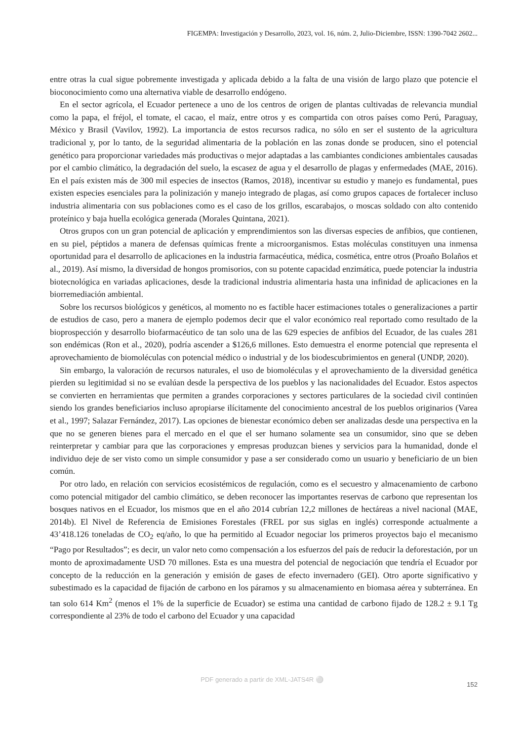FIGEMPA: Investigación y Desarrollo, 2023, vol. 16, núm. 2, Julio-Diciembre, ISSN: 1390-7042 2602...
entre otras la cual sigue pobremente investigada y aplicada debido a la falta de una visión de largo plazo que potencie el bioconocimiento como una alternativa viable de desarrollo endógeno.
En el sector agrícola, el Ecuador pertenece a uno de los centros de origen de plantas cultivadas de relevancia mundial como la papa, el fréjol, el tomate, el cacao, el maíz, entre otros y es compartida con otros países como Perú, Paraguay, México y Brasil (Vavilov, 1992). La importancia de estos recursos radica, no sólo en ser el sustento de la agricultura tradicional y, por lo tanto, de la seguridad alimentaria de la población en las zonas donde se producen, sino el potencial genético para proporcionar variedades más productivas o mejor adaptadas a las cambiantes condiciones ambientales causadas por el cambio climático, la degradación del suelo, la escasez de agua y el desarrollo de plagas y enfermedades (MAE, 2016). En el país existen más de 300 mil especies de insectos (Ramos, 2018), incentivar su estudio y manejo es fundamental, pues existen especies esenciales para la polinización y manejo integrado de plagas, así como grupos capaces de fortalecer incluso industria alimentaria con sus poblaciones como es el caso de los grillos, escarabajos, o moscas soldado con alto contenido proteínico y baja huella ecológica generada (Morales Quintana, 2021).
Otros grupos con un gran potencial de aplicación y emprendimientos son las diversas especies de anfibios, que contienen, en su piel, péptidos a manera de defensas químicas frente a microorganismos. Estas moléculas constituyen una inmensa oportunidad para el desarrollo de aplicaciones en la industria farmacéutica, médica, cosmética, entre otros (Proaño Bolaños et al., 2019). Así mismo, la diversidad de hongos promisorios, con su potente capacidad enzimática, puede potenciar la industria biotecnológica en variadas aplicaciones, desde la tradicional industria alimentaria hasta una infinidad de aplicaciones en la biorremediación ambiental.
Sobre los recursos biológicos y genéticos, al momento no es factible hacer estimaciones totales o generalizaciones a partir de estudios de caso, pero a manera de ejemplo podemos decir que el valor económico real reportado como resultado de la bioprospección y desarrollo biofarmacéutico de tan solo una de las 629 especies de anfibios del Ecuador, de las cuales 281 son endémicas (Ron et al., 2020), podría ascender a $126,6 millones. Esto demuestra el enorme potencial que representa el aprovechamiento de biomoléculas con potencial médico o industrial y de los biodescubrimientos en general (UNDP, 2020).
Sin embargo, la valoración de recursos naturales, el uso de biomoléculas y el aprovechamiento de la diversidad genética pierden su legitimidad si no se evalúan desde la perspectiva de los pueblos y las nacionalidades del Ecuador. Estos aspectos se convierten en herramientas que permiten a grandes corporaciones y sectores particulares de la sociedad civil continúen siendo los grandes beneficiarios incluso apropiarse ilícitamente del conocimiento ancestral de los pueblos originarios (Varea et al., 1997; Salazar Fernández, 2017). Las opciones de bienestar económico deben ser analizadas desde una perspectiva en la que no se generen bienes para el mercado en el que el ser humano solamente sea un consumidor, sino que se deben reinterpretar y cambiar para que las corporaciones y empresas produzcan bienes y servicios para la humanidad, donde el individuo deje de ser visto como un simple consumidor y pase a ser considerado como un usuario y beneficiario de un bien común.
Por otro lado, en relación con servicios ecosistémicos de regulación, como es el secuestro y almacenamiento de carbono como potencial mitigador del cambio climático, se deben reconocer las importantes reservas de carbono que representan los bosques nativos en el Ecuador, los mismos que en el año 2014 cubrían 12,2 millones de hectáreas a nivel nacional (MAE, 2014b). El Nivel de Referencia de Emisiones Forestales (FREL por sus siglas en inglés) corresponde actualmente a 43’418.126 toneladas de CO<sub>2</sub> eq/año, lo que ha permitido al Ecuador negociar los primeros proyectos bajo el mecanismo “Pago por Resultados”; es decir, un valor neto como compensación a los esfuerzos del país de reducir la deforestación, por un monto de aproximadamente USD 70 millones. Esta es una muestra del potencial de negociación que tendría el Ecuador por concepto de la reducción en la generación y emisión de gases de efecto invernadero (GEI). Otro aporte significativo y subestimado es la capacidad de fijación de carbono en los páramos y su almacenamiento en biomasa aérea y subterránea. En tan solo 614 Km<sup>2</sup> (menos el 1% de la superficie de Ecuador) se estima una cantidad de carbono fijado de 128.2 ± 9.1 Tg correspondiente al 23% de todo el carbono del Ecuador y una capacidad
PDF generado a partir de XML-JATS4R ⚪
152